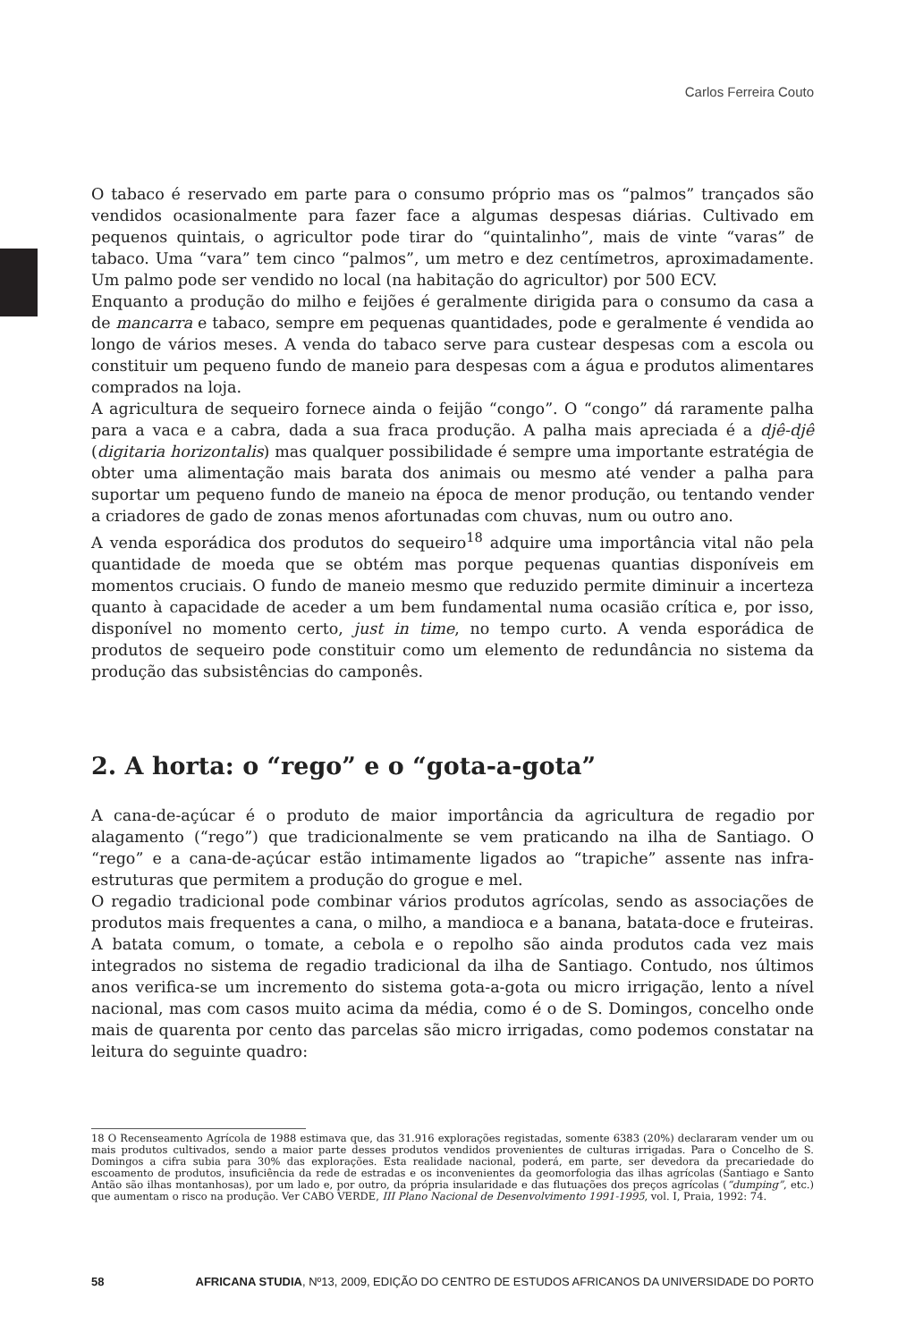Carlos Ferreira Couto
O tabaco é reservado em parte para o consumo próprio mas os “palmos” trançados são vendidos ocasionalmente para fazer face a algumas despesas diárias. Cultivado em pequenos quintais, o agricultor pode tirar do “quintalinho”, mais de vinte “varas” de tabaco. Uma “vara” tem cinco “palmos”, um metro e dez centímetros, aproximadamente. Um palmo pode ser vendido no local (na habitação do agricultor) por 500 ECV.
Enquanto a produção do milho e feijões é geralmente dirigida para o consumo da casa a de mancarra e tabaco, sempre em pequenas quantidades, pode e geralmente é vendida ao longo de vários meses. A venda do tabaco serve para custear despesas com a escola ou constituir um pequeno fundo de maneio para despesas com a água e produtos alimentares comprados na loja.
A agricultura de sequeiro fornece ainda o feijão “congo”. O “congo” dá raramente palha para a vaca e a cabra, dada a sua fraca produção. A palha mais apreciada é a djê-djê (digitaria horizontalis) mas qualquer possibilidade é sempre uma importante estratégia de obter uma alimentação mais barata dos animais ou mesmo até vender a palha para suportar um pequeno fundo de maneio na época de menor produção, ou tentando vender a criadores de gado de zonas menos afortunadas com chuvas, num ou outro ano.
A venda esporádica dos produtos do sequeiro<sup>18</sup> adquire uma importância vital não pela quantidade de moeda que se obtém mas porque pequenas quantias disponíveis em momentos cruciais. O fundo de maneio mesmo que reduzido permite diminuir a incerteza quanto à capacidade de aceder a um bem fundamental numa ocasião crítica e, por isso, disponível no momento certo, just in time, no tempo curto. A venda esporádica de produtos de sequeiro pode constituir como um elemento de redundância no sistema da produção das subsistências do camponês.
2. A horta: o “rego” e o “gota-a-gota”
A cana-de-açúcar é o produto de maior importância da agricultura de regadio por alagamento (“rego”) que tradicionalmente se vem praticando na ilha de Santiago. O “rego” e a cana-de-açúcar estão intimamente ligados ao “trapiche” assente nas infra-estruturas que permitem a produção do grogue e mel.
O regadio tradicional pode combinar vários produtos agrícolas, sendo as associações de produtos mais frequentes a cana, o milho, a mandioca e a banana, batata-doce e fruteiras. A batata comum, o tomate, a cebola e o repolho são ainda produtos cada vez mais integrados no sistema de regadio tradicional da ilha de Santiago. Contudo, nos últimos anos verifica-se um incremento do sistema gota-a-gota ou micro irrigação, lento a nível nacional, mas com casos muito acima da média, como é o de S. Domingos, concelho onde mais de quarenta por cento das parcelas são micro irrigadas, como podemos constatar na leitura do seguinte quadro:
18 O Recenseamento Agrícola de 1988 estimava que, das 31.916 explorações registadas, somente 6383 (20%) declararam vender um ou mais produtos cultivados, sendo a maior parte desses produtos vendidos provenientes de culturas irrigadas. Para o Concelho de S. Domingos a cifra subia para 30% das explorações. Esta realidade nacional, poderá, em parte, ser devedora da precariedade do escoamento de produtos, insuficiência da rede de estradas e os inconvenientes da geomorfologia das ilhas agrícolas (Santiago e Santo Antão são ilhas montanhosas), por um lado e, por outro, da própria insularidade e das flutuações dos preços agrícolas (“dumping”, etc.) que aumentam o risco na produção. Ver CABO VERDE, III Plano Nacional de Desenvolvimento 1991-1995, vol. I, Praia, 1992: 74.
58 AFRICANA STUDIA, Nº13, 2009, EDIÇÃO DO CENTRO DE ESTUDOS AFRICANOS DA UNIVERSIDADE DO PORTO